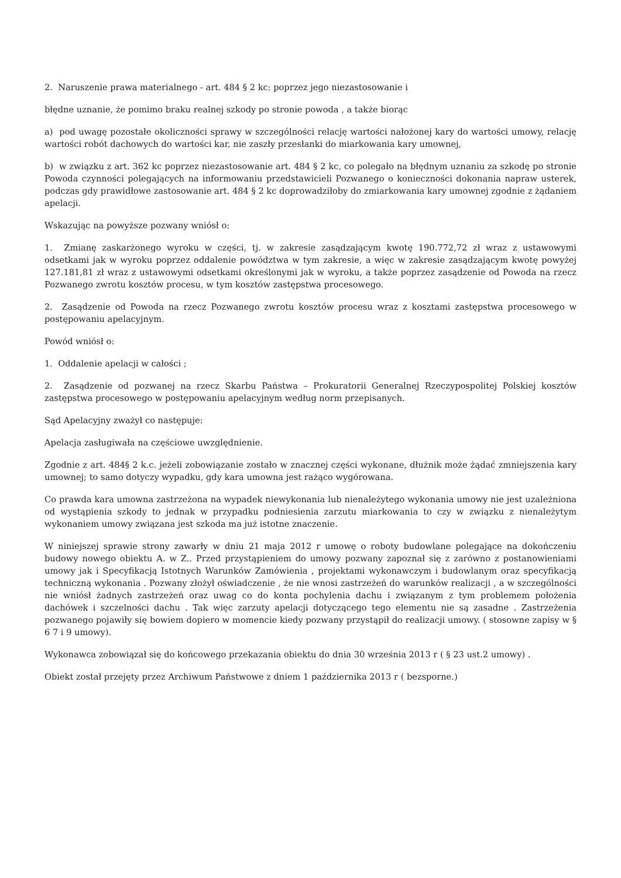2. Naruszenie prawa materialnego - art. 484 § 2 kc: poprzez jego niezastosowanie i
błędne uznanie, że pomimo braku realnej szkody po stronie powoda , a także biorąc
a) pod uwagę pozostałe okoliczności sprawy w szczególności relację wartości nałożonej kary do wartości umowy, relację wartości robót dachowych do wartości kar, nie zaszły przesłanki do miarkowania kary umownej,
b) w związku z art. 362 kc poprzez niezastosowanie art. 484 § 2 kc, co polegało na błędnym uznaniu za szkodę po stronie Powoda czynności polegających na informowaniu przedstawicieli Pozwanego o konieczności dokonania napraw usterek, podczas gdy prawidłowe zastosowanie art. 484 § 2 kc doprowadziłoby do zmiarkowania kary umownej zgodnie z żądaniem apelacji.
Wskazując na powyższe pozwany wniósł o:
1. Zmianę zaskarżonego wyroku w części, tj. w zakresie zasądzającym kwotę 190.772,72 zł wraz z ustawowymi odsetkami jak w wyroku poprzez oddalenie powództwa w tym zakresie, a więc w zakresie zasądzającym kwotę powyżej 127.181,81 zł wraz z ustawowymi odsetkami określonymi jak w wyroku, a także poprzez zasądzenie od Powoda na rzecz Pozwanego zwrotu kosztów procesu, w tym kosztów zastępstwa procesowego.
2. Zasądzenie od Powoda na rzecz Pozwanego zwrotu kosztów procesu wraz z kosztami zastępstwa procesowego w postępowaniu apelacyjnym.
Powód wniósł o:
1. Oddalenie apelacji w całości ;
2. Zasądzenie od pozwanej na rzecz Skarbu Państwa – Prokuratorii Generalnej Rzeczypospolitej Polskiej kosztów zastępstwa procesowego w postępowaniu apelacyjnym według norm przepisanych.
Sąd Apelacyjny zważył co następuje:
Apelacja zasługiwała na częściowe uwzględnienie.
Zgodnie z art. 484§ 2 k.c. jeżeli zobowiązanie zostało w znacznej części wykonane, dłużnik może żądać zmniejszenia kary umownej; to samo dotyczy wypadku, gdy kara umowna jest rażąco wygórowana.
Co prawda kara umowna zastrzeżona na wypadek niewykonania lub nienależytego wykonania umowy nie jest uzależniona od wystąpienia szkody to jednak w przypadku podniesienia zarzutu miarkowania to czy w związku z nienależytym wykonaniem umowy związana jest szkoda ma już istotne znaczenie.
W niniejszej sprawie strony zawarły w dniu 21 maja 2012 r umowę o roboty budowlane polegające na dokończeniu budowy nowego obiektu A. w Z.. Przed przystąpieniem do umowy pozwany zapoznał się z zarówno z postanowieniami umowy jak i Specyfikacją Istotnych Warunków Zamówienia , projektami wykonawczym i budowlanym oraz specyfikacją techniczną wykonania . Pozwany złożył oświadczenie , że nie wnosi zastrzeżeń do warunków realizacji , a w szczególności nie wniósł żadnych zastrzeżeń oraz uwag co do konta pochylenia dachu i związanym z tym problemem położenia dachówek i szczelności dachu . Tak więc zarzuty apelacji dotyczącego tego elementu nie są zasadne . Zastrzeżenia pozwanego pojawiły się bowiem dopiero w momencie kiedy pozwany przystąpił do realizacji umowy. ( stosowne zapisy w § 6 7 i 9 umowy).
Wykonawca zobowiązał się do końcowego przekazania obiektu do dnia 30 września 2013 r ( § 23 ust.2 umowy) .
Obiekt został przejęty przez Archiwum Państwowe z dniem 1 października 2013 r ( bezsporne.)